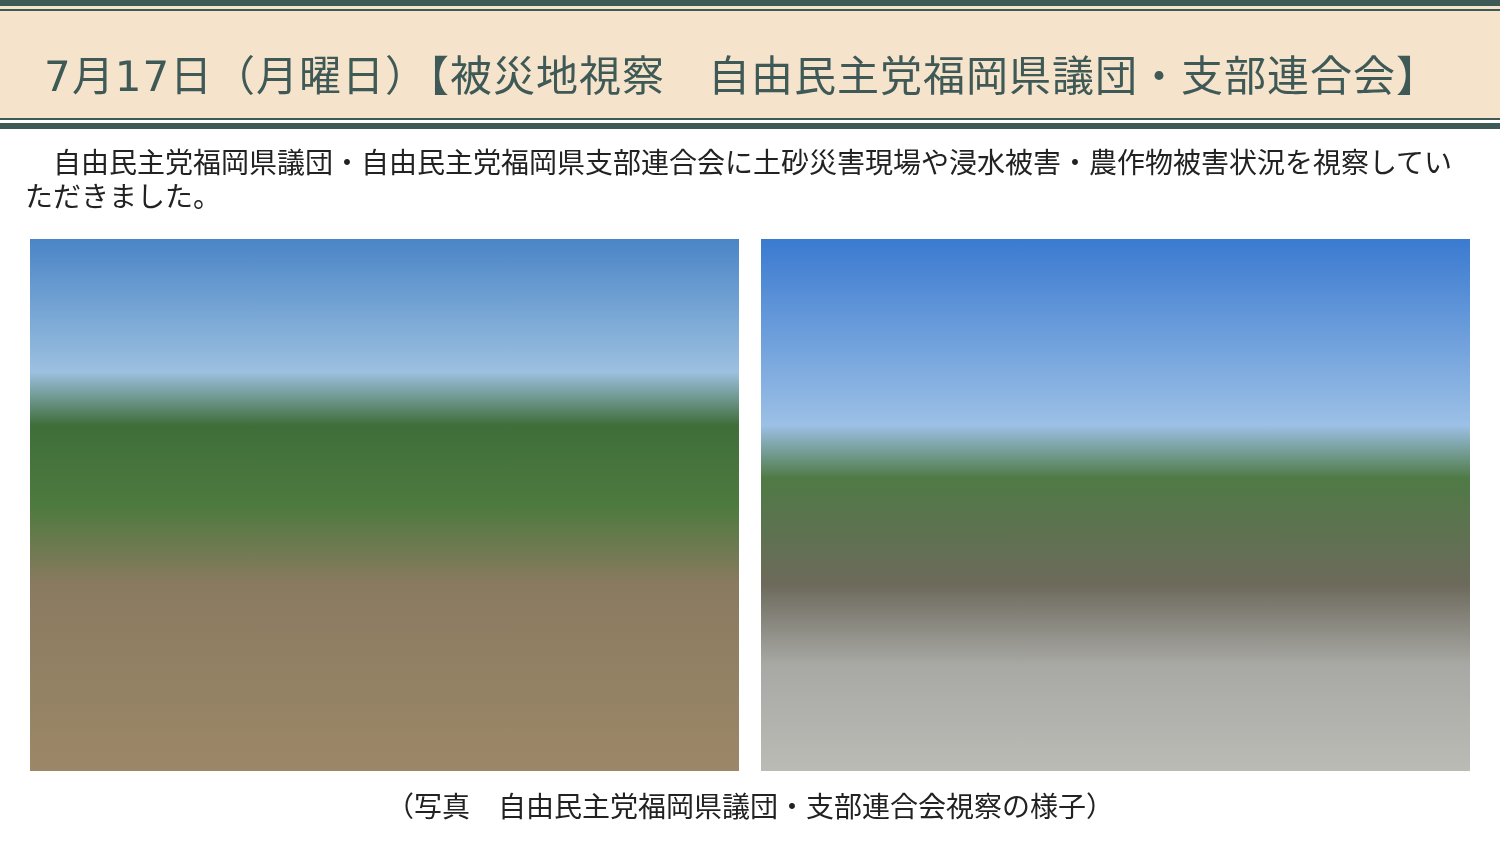7月17日（月曜日）【被災地視察　自由民主党福岡県議団・支部連合会】
　自由民主党福岡県議団・自由民主党福岡県支部連合会に土砂災害現場や浸水被害・農作物被害状況を視察していただきました。
（写真　自由民主党福岡県議団・支部連合会視察の様子）